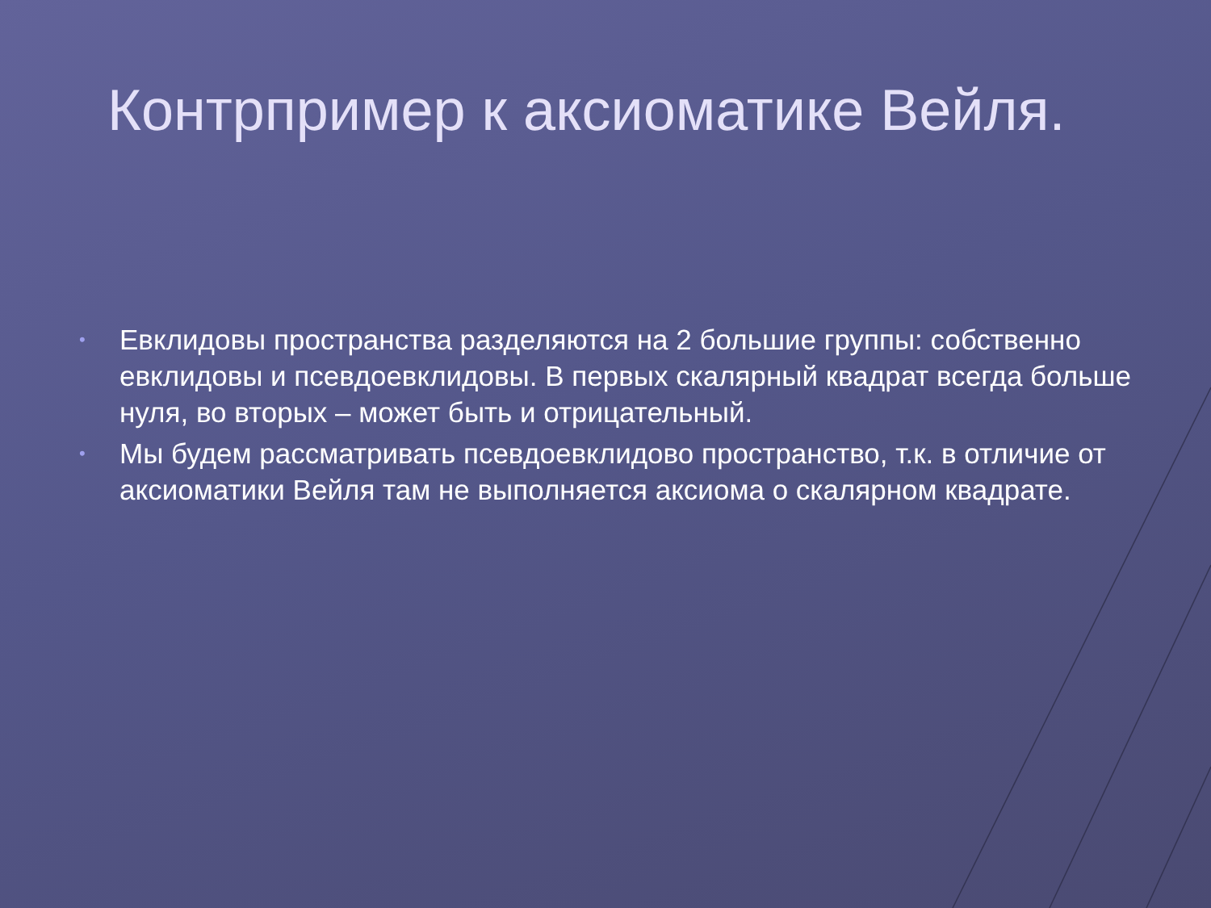Контрпример к аксиоматике Вейля.
• Евклидовы пространства разделяются на 2 большие группы: собственно евклидовы и псевдоевклидовы. В первых скалярный квадрат всегда больше нуля, во вторых – может быть и отрицательный.
• Мы будем рассматривать псевдоевклидово пространство, т.к. в отличие от аксиоматики Вейля там не выполняется аксиома о скалярном квадрате.